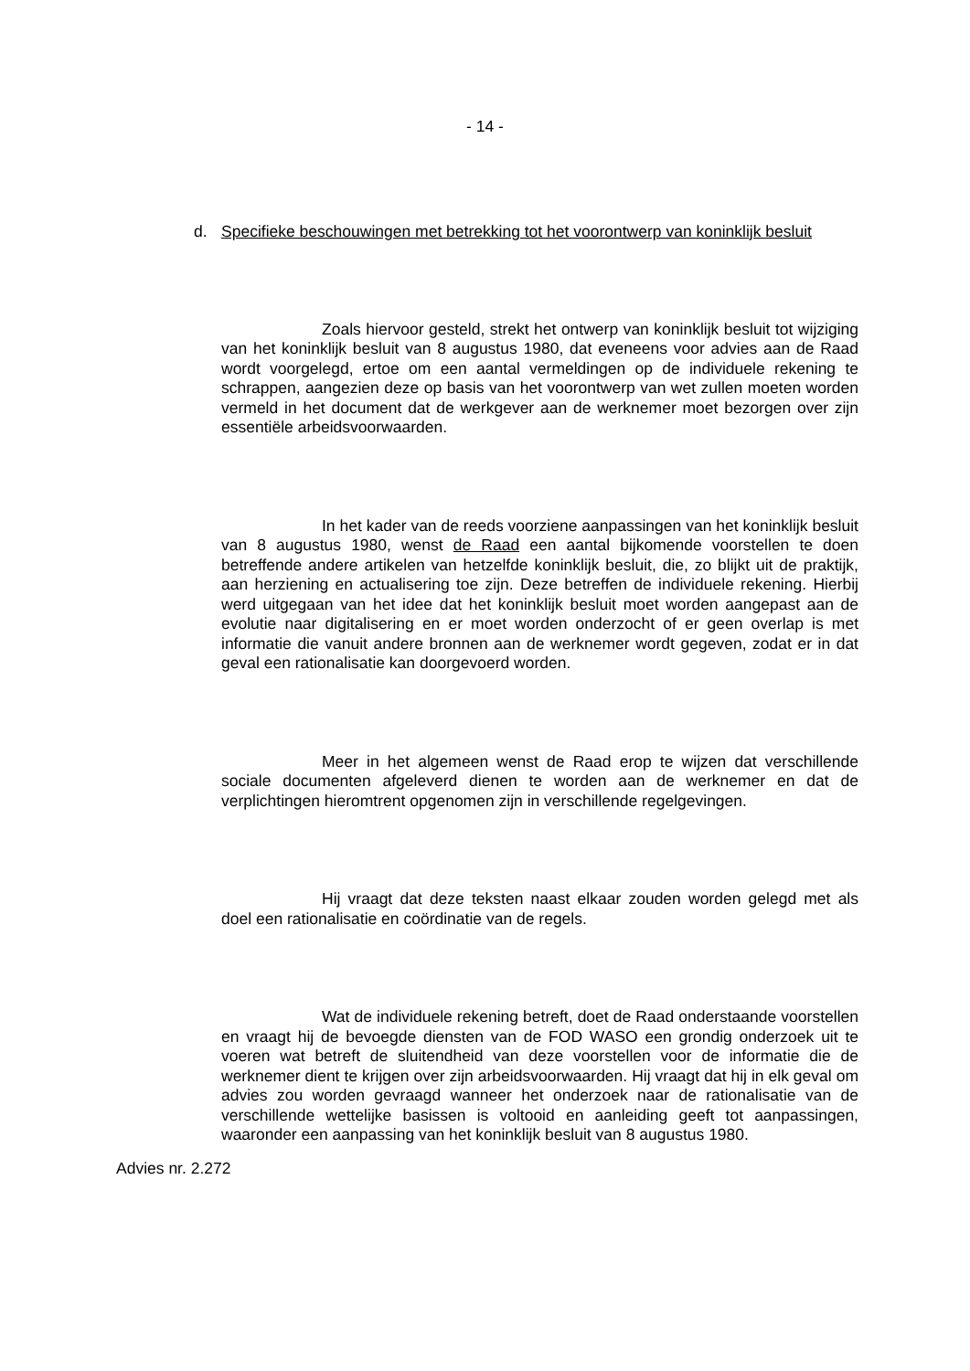- 14 -
d. Specifieke beschouwingen met betrekking tot het voorontwerp van koninklijk besluit
Zoals hiervoor gesteld, strekt het ontwerp van koninklijk besluit tot wijziging van het koninklijk besluit van 8 augustus 1980, dat eveneens voor advies aan de Raad wordt voorgelegd, ertoe om een aantal vermeldingen op de individuele rekening te schrappen, aangezien deze op basis van het voorontwerp van wet zullen moeten worden vermeld in het document dat de werkgever aan de werknemer moet bezorgen over zijn essentiële arbeidsvoorwaarden.
In het kader van de reeds voorziene aanpassingen van het koninklijk besluit van 8 augustus 1980, wenst de Raad een aantal bijkomende voorstellen te doen betreffende andere artikelen van hetzelfde koninklijk besluit, die, zo blijkt uit de praktijk, aan herziening en actualisering toe zijn. Deze betreffen de individuele rekening. Hierbij werd uitgegaan van het idee dat het koninklijk besluit moet worden aangepast aan de evolutie naar digitalisering en er moet worden onderzocht of er geen overlap is met informatie die vanuit andere bronnen aan de werknemer wordt gegeven, zodat er in dat geval een rationalisatie kan doorgevoerd worden.
Meer in het algemeen wenst de Raad erop te wijzen dat verschillende sociale documenten afgeleverd dienen te worden aan de werknemer en dat de verplichtingen hieromtrent opgenomen zijn in verschillende regelgevingen.
Hij vraagt dat deze teksten naast elkaar zouden worden gelegd met als doel een rationalisatie en coördinatie van de regels.
Wat de individuele rekening betreft, doet de Raad onderstaande voorstellen en vraagt hij de bevoegde diensten van de FOD WASO een grondig onderzoek uit te voeren wat betreft de sluitendheid van deze voorstellen voor de informatie die de werknemer dient te krijgen over zijn arbeidsvoorwaarden. Hij vraagt dat hij in elk geval om advies zou worden gevraagd wanneer het onderzoek naar de rationalisatie van de verschillende wettelijke basissen is voltooid en aanleiding geeft tot aanpassingen, waaronder een aanpassing van het koninklijk besluit van 8 augustus 1980.
Advies nr. 2.272